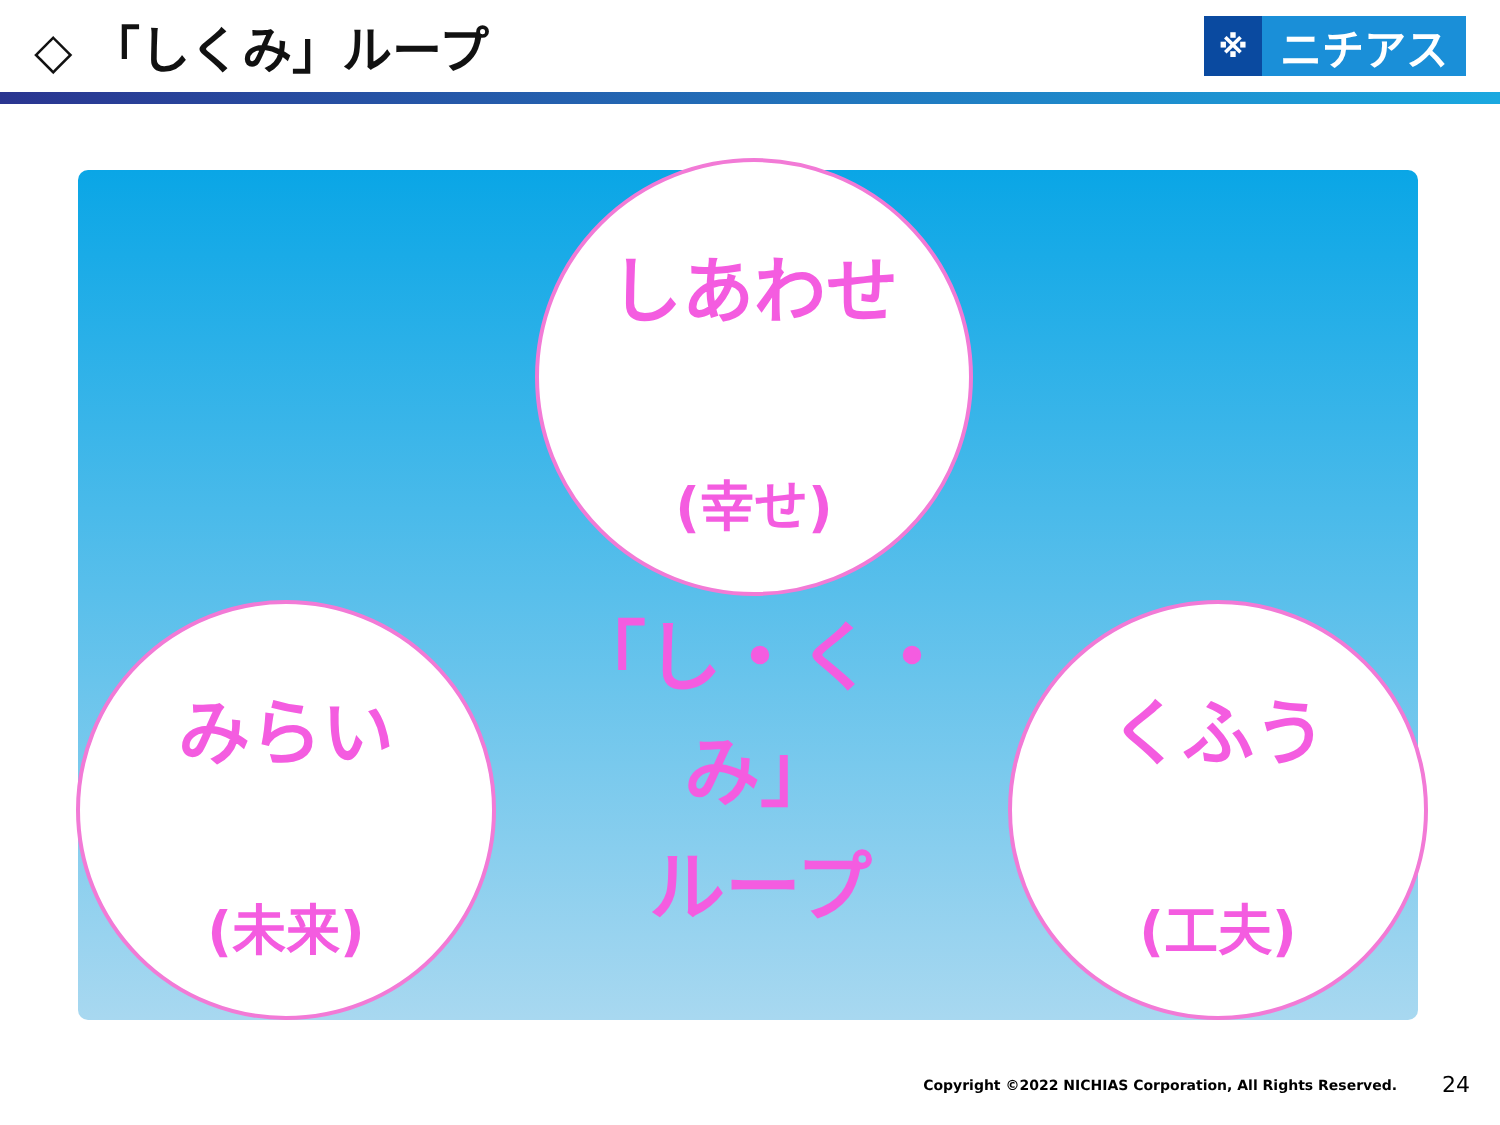◇ 「しくみ」ループ
※ ニチアス
しあわせ
(幸せ)
みらい
(未来)
くふう
(工夫)
「し・く・み」
ループ
Copyright ©2022 NICHIAS Corporation, All Rights Reserved. 24